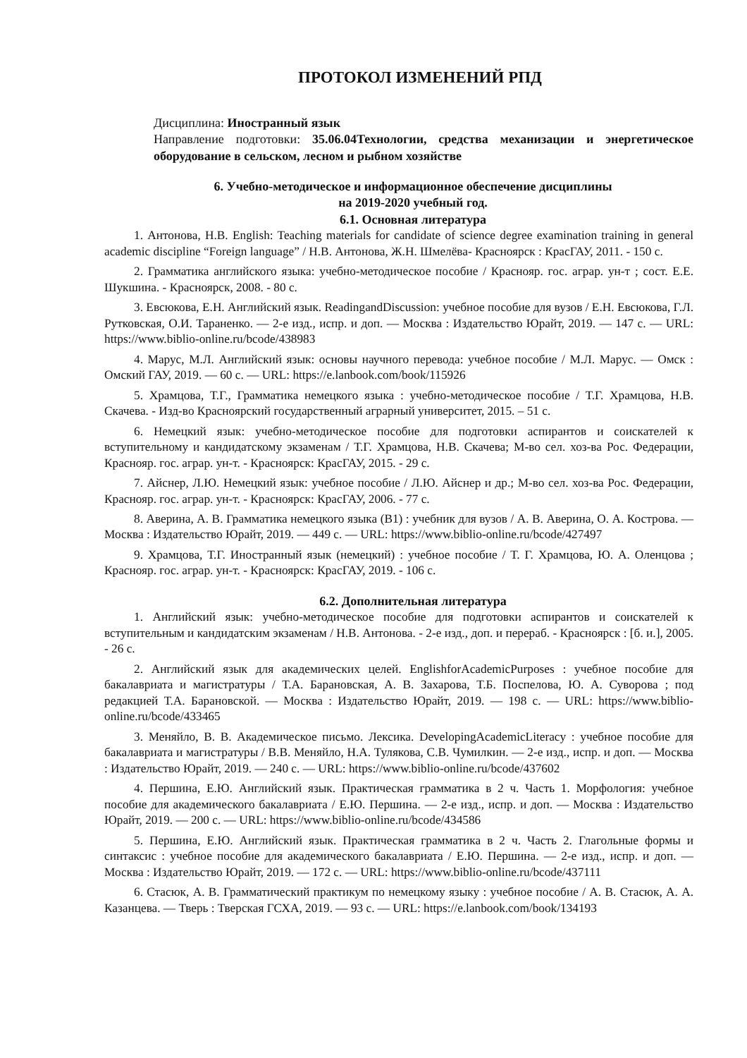ПРОТОКОЛ ИЗМЕНЕНИЙ РПД
Дисциплина: Иностранный язык
Направление подготовки: 35.06.04Технологии, средства механизации и энергетическое оборудование в сельском, лесном и рыбном хозяйстве
6. Учебно-методическое и информационное обеспечение дисциплины
на 2019-2020 учебный год.
6.1. Основная литература
1. Антонова, Н.В. English: Teaching materials for candidate of science degree examination training in general academic discipline “Foreign language” / Н.В. Антонова, Ж.Н. Шмелёва- Красноярск : КрасГАУ, 2011. - 150 с.
2. Грамматика английского языка: учебно-методическое пособие / Краснояр. гос. аграр. ун-т ; сост. Е.Е. Шукшина. - Красноярск, 2008. - 80 с.
3. Евсюкова, Е.Н. Английский язык. ReadingandDiscussion: учебное пособие для вузов / Е.Н. Евсюкова, Г.Л. Рутковская, О.И. Тараненко. — 2-е изд., испр. и доп. — Москва : Издательство Юрайт, 2019. — 147 с. — URL: https://www.biblio-online.ru/bcode/438983
4. Марус, М.Л. Английский язык: основы научного перевода: учебное пособие / М.Л. Марус. — Омск : Омский ГАУ, 2019. — 60 с. — URL: https://e.lanbook.com/book/115926
5. Храмцова, Т.Г., Грамматика немецкого языка : учебно-методическое пособие / Т.Г. Храмцова, Н.В. Скачева. - Изд-во Красноярский государственный аграрный университет, 2015. – 51 с.
6. Немецкий язык: учебно-методическое пособие для подготовки аспирантов и соискателей к вступительному и кандидатскому экзаменам / Т.Г. Храмцова, Н.В. Скачева; М-во сел. хоз-ва Рос. Федерации, Краснояр. гос. аграр. ун-т. - Красноярск: КрасГАУ, 2015. - 29 с.
7. Айснер, Л.Ю. Немецкий язык: учебное пособие / Л.Ю. Айснер и др.; М-во сел. хоз-ва Рос. Федерации, Краснояр. гос. аграр. ун-т. - Красноярск: КрасГАУ, 2006. - 77 с.
8. Аверина, А. В. Грамматика немецкого языка (B1) : учебник для вузов / А. В. Аверина, О. А. Кострова. — Москва : Издательство Юрайт, 2019. — 449 с. — URL: https://www.biblio-online.ru/bcode/427497
9. Храмцова, Т.Г. Иностранный язык (немецкий) : учебное пособие / Т. Г. Храмцова, Ю. А. Оленцова ; Краснояр. гос. аграр. ун-т. - Красноярск: КрасГАУ, 2019. - 106 с.
6.2. Дополнительная литература
1. Английский язык: учебно-методическое пособие для подготовки аспирантов и соискателей к вступительным и кандидатским экзаменам / Н.В. Антонова. - 2-е изд., доп. и перераб. - Красноярск : [б. и.], 2005. - 26 с.
2. Английский язык для академических целей. EnglishforAcademicPurposes : учебное пособие для бакалавриата и магистратуры / Т.А. Барановская, А. В. Захарова, Т.Б. Поспелова, Ю. А. Суворова ; под редакцией Т.А. Барановской. — Москва : Издательство Юрайт, 2019. — 198 с. — URL: https://www.biblio-online.ru/bcode/433465
3. Меняйло, В. В. Академическое письмо. Лексика. DevelopingAcademicLiteracy : учебное пособие для бакалавриата и магистратуры / В.В. Меняйло, Н.А. Тулякова, С.В. Чумилкин. — 2-е изд., испр. и доп. — Москва : Издательство Юрайт, 2019. — 240 с. — URL: https://www.biblio-online.ru/bcode/437602
4. Першина, Е.Ю. Английский язык. Практическая грамматика в 2 ч. Часть 1. Морфология: учебное пособие для академического бакалавриата / Е.Ю. Першина. — 2-е изд., испр. и доп. — Москва : Издательство Юрайт, 2019. — 200 с. — URL: https://www.biblio-online.ru/bcode/434586
5. Першина, Е.Ю. Английский язык. Практическая грамматика в 2 ч. Часть 2. Глагольные формы и синтаксис : учебное пособие для академического бакалавриата / Е.Ю. Першина. — 2-е изд., испр. и доп. — Москва : Издательство Юрайт, 2019. — 172 с. — URL: https://www.biblio-online.ru/bcode/437111
6. Стасюк, А. В. Грамматический практикум по немецкому языку : учебное пособие / А. В. Стасюк, А. А. Казанцева. — Тверь : Тверская ГСХА, 2019. — 93 с. — URL: https://e.lanbook.com/book/134193